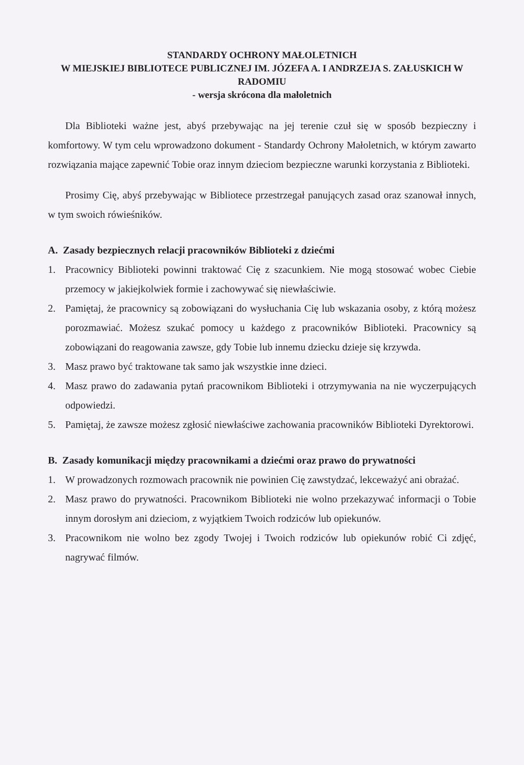STANDARDY OCHRONY MAŁOLETNICH
W MIEJSKIEJ BIBLIOTECE PUBLICZNEJ IM. JÓZEFA A. I ANDRZEJA S. ZAŁUSKICH W RADOMIU
- wersja skrócona dla małoletnich
Dla Biblioteki ważne jest, abyś przebywając na jej terenie czuł się w sposób bezpieczny i komfortowy. W tym celu wprowadzono dokument - Standardy Ochrony Małoletnich, w którym zawarto rozwiązania mające zapewnić Tobie oraz innym dzieciom bezpieczne warunki korzystania z Biblioteki.
Prosimy Cię, abyś przebywając w Bibliotece przestrzegał panujących zasad oraz szanował innych, w tym swoich rówieśników.
A. Zasady bezpiecznych relacji pracowników Biblioteki z dziećmi
1. Pracownicy Biblioteki powinni traktować Cię z szacunkiem. Nie mogą stosować wobec Ciebie przemocy w jakiejkolwiek formie i zachowywać się niewłaściwie.
2. Pamiętaj, że pracownicy są zobowiązani do wysłuchania Cię lub wskazania osoby, z którą możesz porozmawiać. Możesz szukać pomocy u każdego z pracowników Biblioteki. Pracownicy są zobowiązani do reagowania zawsze, gdy Tobie lub innemu dziecku dzieje się krzywda.
3. Masz prawo być traktowane tak samo jak wszystkie inne dzieci.
4. Masz prawo do zadawania pytań pracownikom Biblioteki i otrzymywania na nie wyczerpujących odpowiedzi.
5. Pamiętaj, że zawsze możesz zgłosić niewłaściwe zachowania pracowników Biblioteki Dyrektorowi.
B. Zasady komunikacji między pracownikami a dziećmi oraz prawo do prywatności
1. W prowadzonych rozmowach pracownik nie powinien Cię zawstydzać, lekceważyć ani obrażać.
2. Masz prawo do prywatności. Pracownikom Biblioteki nie wolno przekazywać informacji o Tobie innym dorosłym ani dzieciom, z wyjątkiem Twoich rodziców lub opiekunów.
3. Pracownikom nie wolno bez zgody Twojej i Twoich rodziców lub opiekunów robić Ci zdjęć, nagrywać filmów.